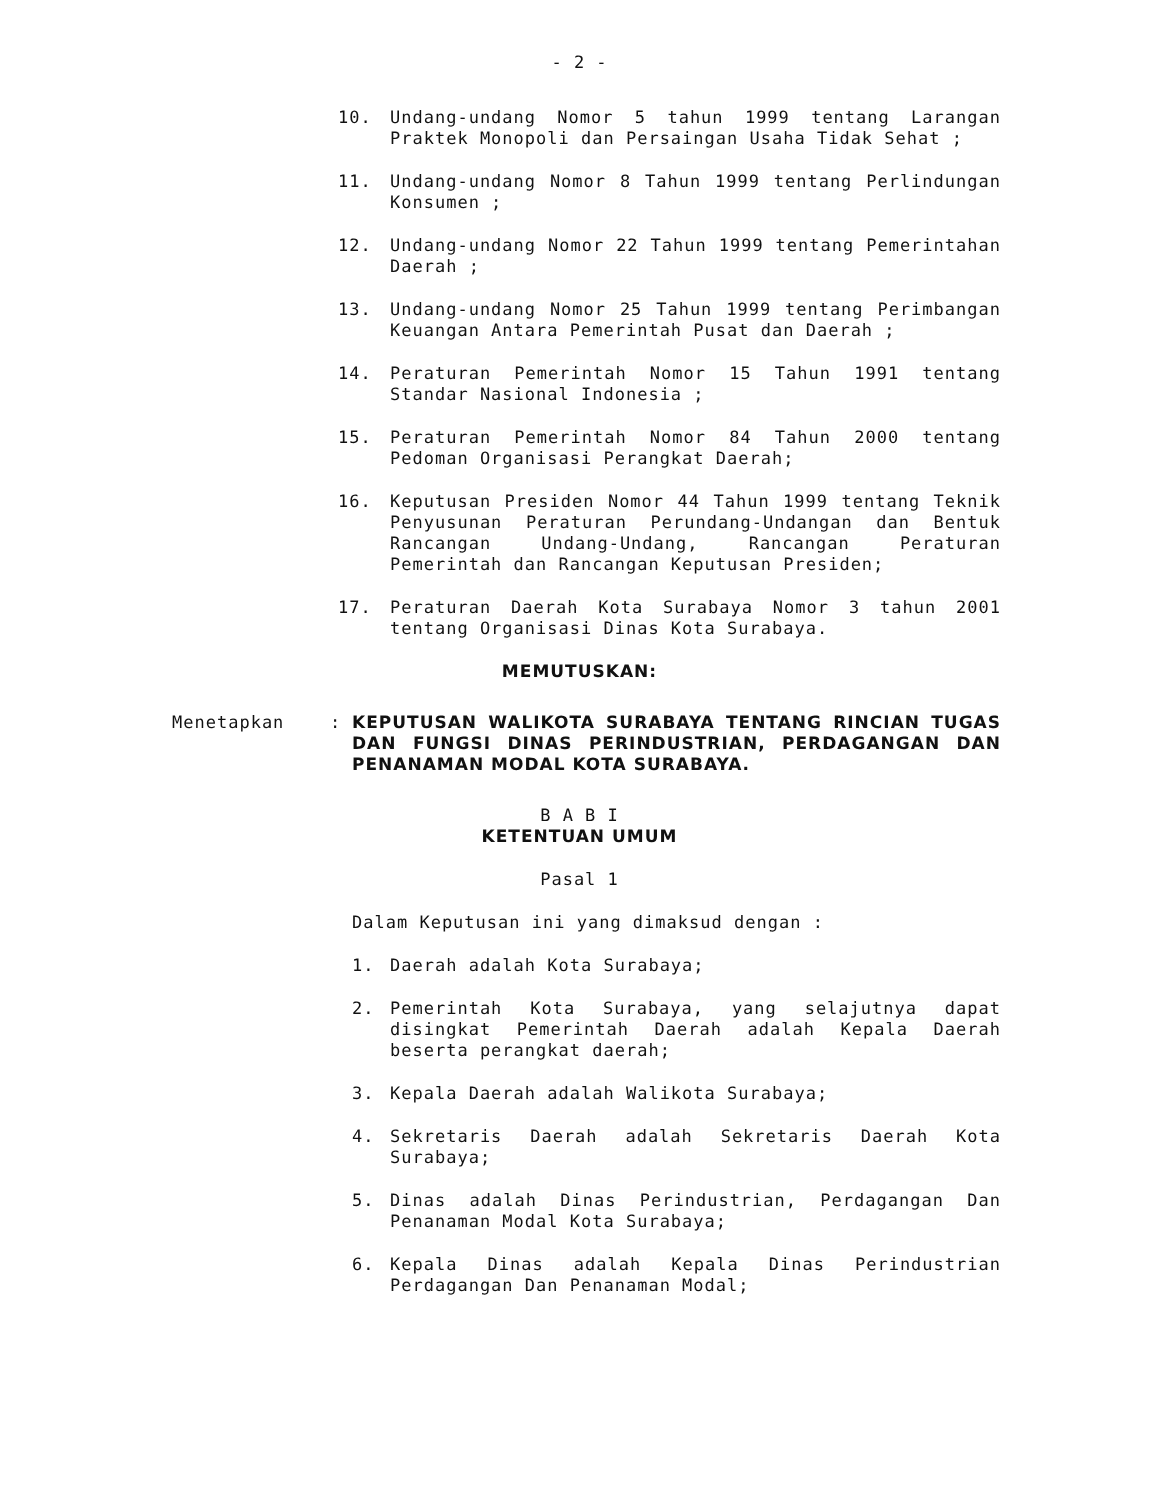- 2 -
10. Undang-undang Nomor 5 tahun 1999 tentang Larangan Praktek Monopoli dan Persaingan Usaha Tidak Sehat ;
11. Undang-undang Nomor 8 Tahun 1999 tentang Perlindungan Konsumen ;
12. Undang-undang Nomor 22 Tahun 1999 tentang Pemerintahan Daerah ;
13. Undang-undang Nomor 25 Tahun 1999 tentang Perimbangan Keuangan Antara Pemerintah Pusat dan Daerah ;
14. Peraturan Pemerintah Nomor 15 Tahun 1991 tentang Standar Nasional Indonesia ;
15. Peraturan Pemerintah Nomor 84 Tahun 2000 tentang Pedoman Organisasi Perangkat Daerah;
16. Keputusan Presiden Nomor 44 Tahun 1999 tentang Teknik Penyusunan Peraturan Perundang-Undangan dan Bentuk Rancangan Undang-Undang, Rancangan Peraturan Pemerintah dan Rancangan Keputusan Presiden;
17. Peraturan Daerah Kota Surabaya Nomor 3 tahun 2001 tentang Organisasi Dinas Kota Surabaya.
MEMUTUSKAN:
Menetapkan: KEPUTUSAN WALIKOTA SURABAYA TENTANG RINCIAN TUGAS DAN FUNGSI DINAS PERINDUSTRIAN, PERDAGANGAN DAN PENANAMAN MODAL KOTA SURABAYA.
B A B I
KETENTUAN UMUM
Pasal 1
Dalam Keputusan ini yang dimaksud dengan :
1. Daerah adalah Kota Surabaya;
2. Pemerintah Kota Surabaya, yang selajutnya dapat disingkat Pemerintah Daerah adalah Kepala Daerah beserta perangkat daerah;
3. Kepala Daerah adalah Walikota Surabaya;
4. Sekretaris Daerah adalah Sekretaris Daerah Kota Surabaya;
5. Dinas adalah Dinas Perindustrian, Perdagangan Dan Penanaman Modal Kota Surabaya;
6. Kepala Dinas adalah Kepala Dinas Perindustrian Perdagangan Dan Penanaman Modal;